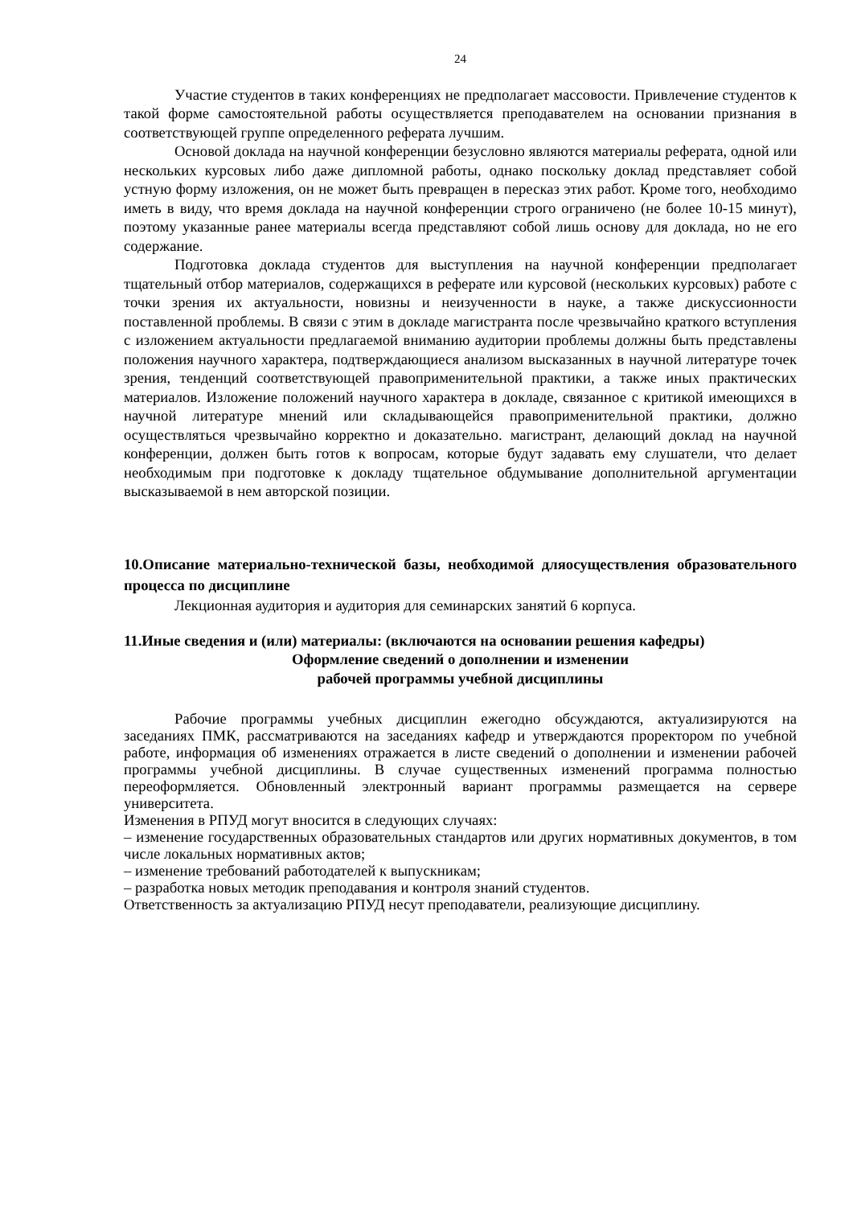24
Участие студентов в таких конференциях не предполагает массовости. Привлечение студентов к такой форме самостоятельной работы осуществляется преподавателем на основании признания в соответствующей группе определенного реферата лучшим.
Основой доклада на научной конференции безусловно являются материалы реферата, одной или нескольких курсовых либо даже дипломной работы, однако поскольку доклад представляет собой устную форму изложения, он не может быть превращен в пересказ этих работ. Кроме того, необходимо иметь в виду, что время доклада на научной конференции строго ограничено (не более 10-15 минут), поэтому указанные ранее материалы всегда представляют собой лишь основу для доклада, но не его содержание.
Подготовка доклада студентов для выступления на научной конференции предполагает тщательный отбор материалов, содержащихся в реферате или курсовой (нескольких курсовых) работе с точки зрения их актуальности, новизны и неизученности в науке, а также дискуссионности поставленной проблемы. В связи с этим в докладе магистранта после чрезвычайно краткого вступления с изложением актуальности предлагаемой вниманию аудитории проблемы должны быть представлены положения научного характера, подтверждающиеся анализом высказанных в научной литературе точек зрения, тенденций соответствующей правоприменительной практики, а также иных практических материалов. Изложение положений научного характера в докладе, связанное с критикой имеющихся в научной литературе мнений или складывающейся правоприменительной практики, должно осуществляться чрезвычайно корректно и доказательно. магистрант, делающий доклад на научной конференции, должен быть готов к вопросам, которые будут задавать ему слушатели, что делает необходимым при подготовке к докладу тщательное обдумывание дополнительной аргументации высказываемой в нем авторской позиции.
10.Описание материально-технической базы, необходимой дляосуществления образовательного процесса по дисциплине
Лекционная аудитория и аудитория для семинарских занятий 6 корпуса.
11.Иные сведения и (или) материалы: (включаются на основании решения кафедры)
Оформление сведений о дополнении и изменении
рабочей программы учебной дисциплины
Рабочие программы учебных дисциплин ежегодно обсуждаются, актуализируются на заседаниях ПМК, рассматриваются на заседаниях кафедр и утверждаются проректором по учебной работе, информация об изменениях отражается в листе сведений о дополнении и изменении рабочей программы учебной дисциплины. В случае существенных изменений программа полностью переоформляется. Обновленный электронный вариант программы размещается на сервере университета.
Изменения в РПУД могут вносится в следующих случаях:
– изменение государственных образовательных стандартов или других нормативных документов, в том числе локальных нормативных актов;
– изменение требований работодателей к выпускникам;
– разработка новых методик преподавания и контроля знаний студентов.
Ответственность за актуализацию РПУД несут преподаватели, реализующие дисциплину.